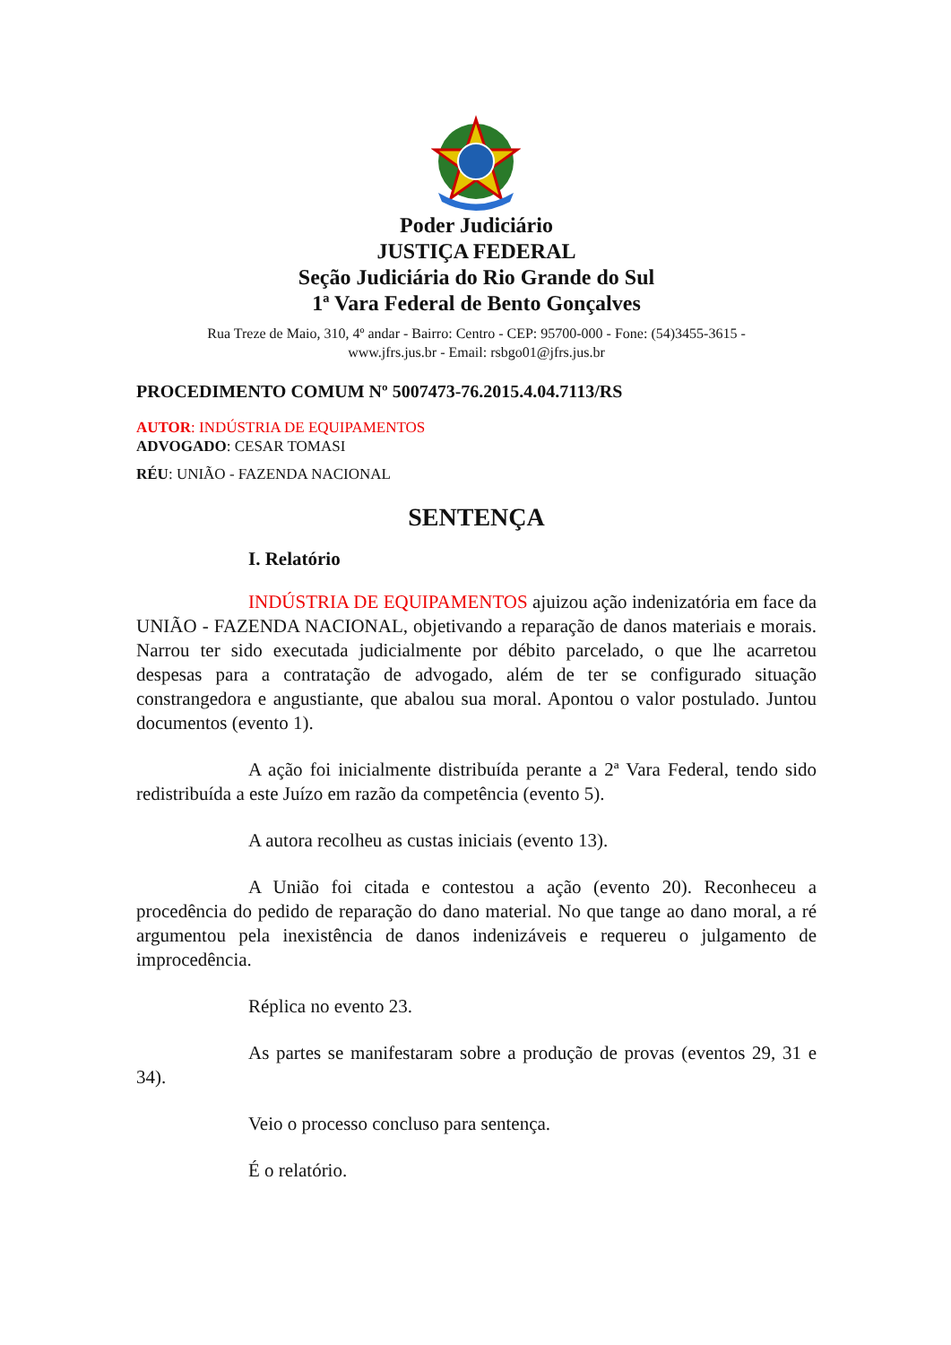Poder Judiciário
JUSTIÇA FEDERAL
Seção Judiciária do Rio Grande do Sul
1ª Vara Federal de Bento Gonçalves
Rua Treze de Maio, 310, 4º andar - Bairro: Centro - CEP: 95700-000 - Fone: (54)3455-3615 -
www.jfrs.jus.br - Email: rsbgo01@jfrs.jus.br
PROCEDIMENTO COMUM Nº 5007473-76.2015.4.04.7113/RS
AUTOR: INDÚSTRIA DE EQUIPAMENTOS
ADVOGADO: CESAR TOMASI
RÉU: UNIÃO - FAZENDA NACIONAL
SENTENÇA
I. Relatório
INDÚSTRIA DE EQUIPAMENTOS ajuizou ação indenizatória em face da UNIÃO - FAZENDA NACIONAL, objetivando a reparação de danos materiais e morais. Narrou ter sido executada judicialmente por débito parcelado, o que lhe acarretou despesas para a contratação de advogado, além de ter se configurado situação constrangedora e angustiante, que abalou sua moral. Apontou o valor postulado. Juntou documentos (evento 1).
A ação foi inicialmente distribuída perante a 2ª Vara Federal, tendo sido redistribuída a este Juízo em razão da competência (evento 5).
A autora recolheu as custas iniciais (evento 13).
A União foi citada e contestou a ação (evento 20). Reconheceu a procedência do pedido de reparação do dano material. No que tange ao dano moral, a ré argumentou pela inexistência de danos indenizáveis e requereu o julgamento de improcedência.
Réplica no evento 23.
As partes se manifestaram sobre a produção de provas (eventos 29, 31 e 34).
Veio o processo concluso para sentença.
É o relatório.